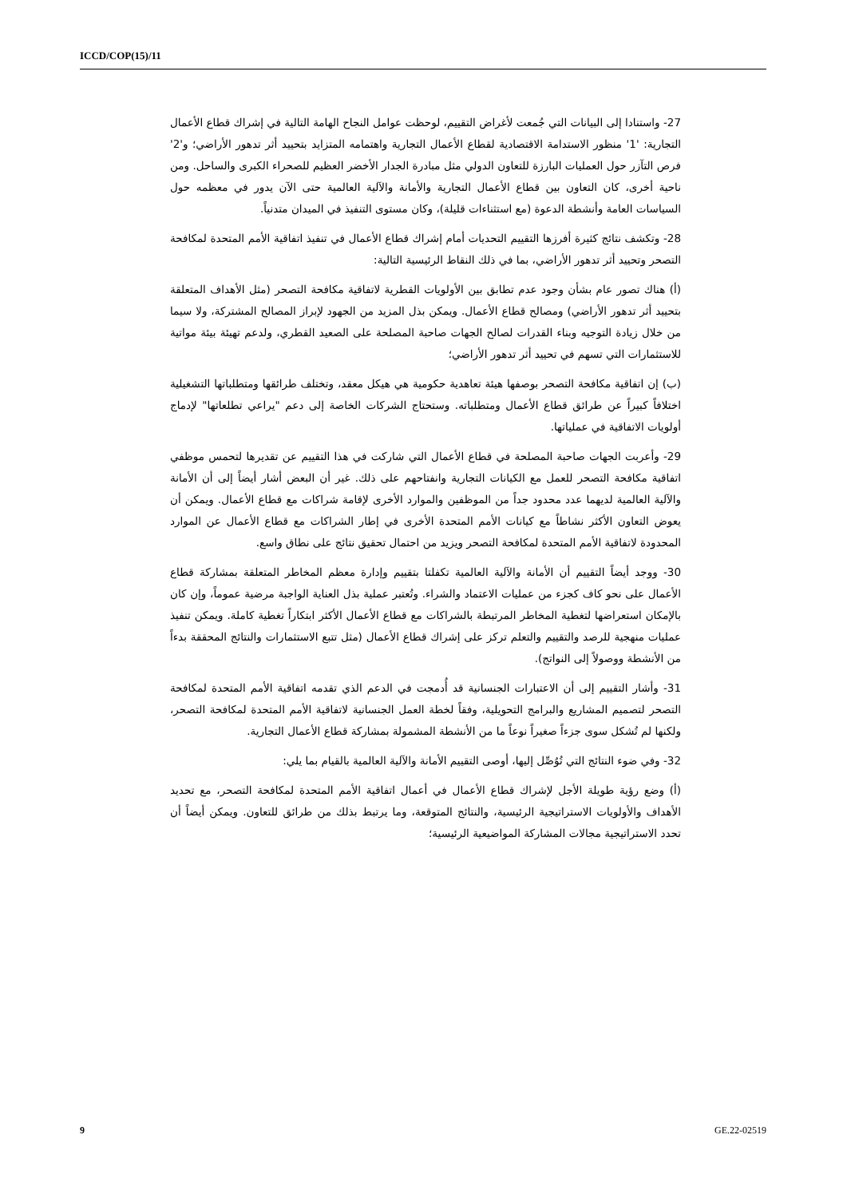ICCD/COP(15)/11
27- واستنادا إلى البيانات التي جُمعت لأغراض التقييم، لوحظت عوامل النجاح الهامة التالية في إشراك قطاع الأعمال التجارية: '1' منظور الاستدامة الاقتصادية لقطاع الأعمال التجارية واهتمامه المتزايد بتحييد أثر تدهور الأراضي؛ و'2' فرص التآزر حول العمليات البارزة للتعاون الدولي مثل مبادرة الجدار الأخضر العظيم للصحراء الكبرى والساحل. ومن ناحية أخرى، كان التعاون بين قطاع الأعمال التجارية والأمانة والآلية العالمية حتى الآن يدور في معظمه حول السياسات العامة وأنشطة الدعوة (مع استثناءات قليلة)، وكان مستوى التنفيذ في الميدان متدنياً.
28- وتكشف نتائج كثيرة أفرزها التقييم التحديات أمام إشراك قطاع الأعمال في تنفيذ اتفاقية الأمم المتحدة لمكافحة التصحر وتحييد أثر تدهور الأراضي، بما في ذلك النقاط الرئيسية التالية:
(أ) هناك تصور عام بشأن وجود عدم تطابق بين الأولويات القطرية لاتفاقية مكافحة التصحر (مثل الأهداف المتعلقة بتحييد أثر تدهور الأراضي) ومصالح قطاع الأعمال. ويمكن بذل المزيد من الجهود لإبراز المصالح المشتركة، ولا سيما من خلال زيادة التوجيه وبناء القدرات لصالح الجهات صاحبة المصلحة على الصعيد القطري، ولدعم تهيئة بيئة مواتية للاستثمارات التي تسهم في تحييد أثر تدهور الأراضي؛
(ب) إن اتفاقية مكافحة التصحر بوصفها هيئة تعاهدية حكومية هي هيكل معقد، وتختلف طرائقها ومتطلباتها التشغيلية اختلافاً كبيراً عن طرائق قطاع الأعمال ومتطلباته. وستحتاج الشركات الخاصة إلى دعم "يراعي تطلعاتها" لإدماج أولويات الاتفاقية في عملياتها.
29- وأعربت الجهات صاحبة المصلحة في قطاع الأعمال التي شاركت في هذا التقييم عن تقديرها لتحمس موظفي اتفاقية مكافحة التصحر للعمل مع الكيانات التجارية وانفتاحهم على ذلك. غير أن البعض أشار أيضاً إلى أن الأمانة والآلية العالمية لديهما عدد محدود جداً من الموظفين والموارد الأخرى لإقامة شراكات مع قطاع الأعمال. ويمكن أن يعوض التعاون الأكثر نشاطاً مع كيانات الأمم المتحدة الأخرى في إطار الشراكات مع قطاع الأعمال عن الموارد المحدودة لاتفاقية الأمم المتحدة لمكافحة التصحر ويزيد من احتمال تحقيق نتائج على نطاق واسع.
30- ووجد أيضاً التقييم أن الأمانة والآلية العالمية تكفلتا بتقييم وإدارة معظم المخاطر المتعلقة بمشاركة قطاع الأعمال على نحو كاف كجزء من عمليات الاعتماد والشراء. وتُعتبر عملية بذل العناية الواجبة مرضية عموماً، وإن كان بالإمكان استعراضها لتغطية المخاطر المرتبطة بالشراكات مع قطاع الأعمال الأكثر ابتكاراً تغطية كاملة. ويمكن تنفيذ عمليات منهجية للرصد والتقييم والتعلم تركز على إشراك قطاع الأعمال (مثل تتبع الاستثمارات والنتائج المحققة بدءاً من الأنشطة ووصولاً إلى النواتج).
31- وأشار التقييم إلى أن الاعتبارات الجنسانية قد أُدمجت في الدعم الذي تقدمه اتفاقية الأمم المتحدة لمكافحة التصحر لتصميم المشاريع والبرامج التحويلية، وفقاً لخطة العمل الجنسانية لاتفاقية الأمم المتحدة لمكافحة التصحر، ولكنها لم تُشكل سوى جزءاً صغيراً نوعاً ما من الأنشطة المشمولة بمشاركة قطاع الأعمال التجارية.
32- وفي ضوء النتائج التي تُوُصِّل إليها، أوصى التقييم الأمانة والآلية العالمية بالقيام بما يلي:
(أ) وضع رؤية طويلة الأجل لإشراك قطاع الأعمال في أعمال اتفاقية الأمم المتحدة لمكافحة التصحر، مع تحديد الأهداف والأولويات الاستراتيجية الرئيسية، والنتائج المتوقعة، وما يرتبط بذلك من طرائق للتعاون. ويمكن أيضاً أن تحدد الاستراتيجية مجالات المشاركة المواضيعية الرئيسية؛
9 GE.22-02519